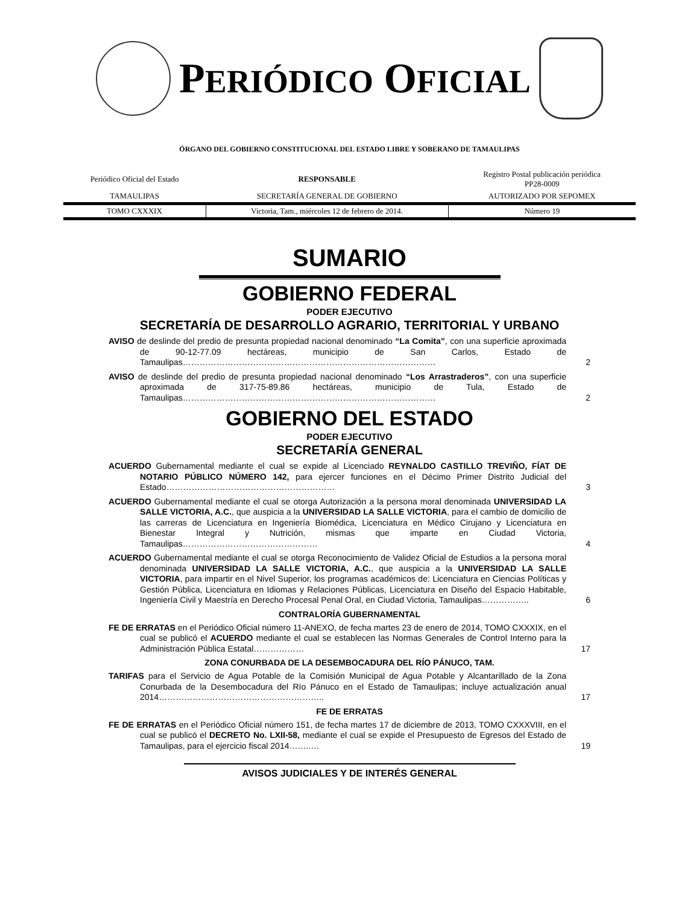PERIÓDICO OFICIAL
ÓRGANO DEL GOBIERNO CONSTITUCIONAL DEL ESTADO LIBRE Y SOBERANO DE TAMAULIPAS
| Periódico Oficial del Estado | RESPONSABLE | Registro Postal publicación periódica PP28-0009 |
| TAMAULIPAS | SECRETARÍA GENERAL DE GOBIERNO | AUTORIZADO POR SEPOMEX |
| TOMO CXXXIX | Victoria, Tam., miércoles 12 de febrero de 2014. | Número 19 |
SUMARIO
GOBIERNO FEDERAL
PODER EJECUTIVO
SECRETARÍA DE DESARROLLO AGRARIO, TERRITORIAL Y URBANO
AVISO de deslinde del predio de presunta propiedad nacional denominado “La Comita”, con una superficie aproximada de 90-12-77.09 hectáreas, municipio de San Carlos, Estado de Tamaulipas………………………………………………………………………………
2
AVISO de deslinde del predio de presunta propiedad nacional denominado “Los Arrastraderos”, con una superficie aproximada de 317-75-89.86 hectáreas, municipio de Tula, Estado de Tamaulipas………………………………………………………………………………
2
GOBIERNO DEL ESTADO
PODER EJECUTIVO
SECRETARÍA GENERAL
ACUERDO Gubernamental mediante el cual se expide al Licenciado REYNALDO CASTILLO TREVIÑO, FÍAT DE NOTARIO PÚBLICO NÚMERO 142, para ejercer funciones en el Décimo Primer Distrito Judicial del Estado……………………………………………………
3
ACUERDO Gubernamental mediante el cual se otorga Autorización a la persona moral denominada UNIVERSIDAD LA SALLE VICTORIA, A.C., que auspicia a la UNIVERSIDAD LA SALLE VICTORIA, para el cambio de domicilio de las carreras de Licenciatura en Ingeniería Biomédica, Licenciatura en Médico Cirujano y Licenciatura en Bienestar Integral y Nutrición, mismas que imparte en Ciudad Victoria, Tamaulipas…………………………………………
4
ACUERDO Gubernamental mediante el cual se otorga Reconocimiento de Validez Oficial de Estudios a la persona moral denominada UNIVERSIDAD LA SALLE VICTORIA, A.C., que auspicia a la UNIVERSIDAD LA SALLE VICTORIA, para impartir en el Nivel Superior, los programas académicos de: Licenciatura en Ciencias Políticas y Gestión Pública, Licenciatura en Idiomas y Relaciones Públicas, Licenciatura en Diseño del Espacio Habitable, Ingeniería Civil y Maestría en Derecho Procesal Penal Oral, en Ciudad Victoria, Tamaulipas……………..
6
CONTRALORÍA GUBERNAMENTAL
FE DE ERRATAS en el Periódico Oficial número 11-ANEXO, de fecha martes 23 de enero de 2014, TOMO CXXXIX, en el cual se publicó el ACUERDO mediante el cual se establecen las Normas Generales de Control Interno para la Administración Pública Estatal………………
17
ZONA CONURBADA DE LA DESEMBOCADURA DEL RÍO PÁNUCO, TAM.
TARIFAS para el Servicio de Agua Potable de la Comisión Municipal de Agua Potable y Alcantarillado de la Zona Conurbada de la Desembocadura del Río Pánuco en el Estado de Tamaulipas; incluye actualización anual 2014…………………………………………………..
17
FE DE ERRATAS
FE DE ERRATAS en el Periódico Oficial número 151, de fecha martes 17 de diciembre de 2013, TOMO CXXXVIII, en el cual se publicó el DECRETO No. LXII-58, mediante el cual se expide el Presupuesto de Egresos del Estado de Tamaulipas, para el ejercicio fiscal 2014……..…
19
AVISOS JUDICIALES Y DE INTERÉS GENERAL